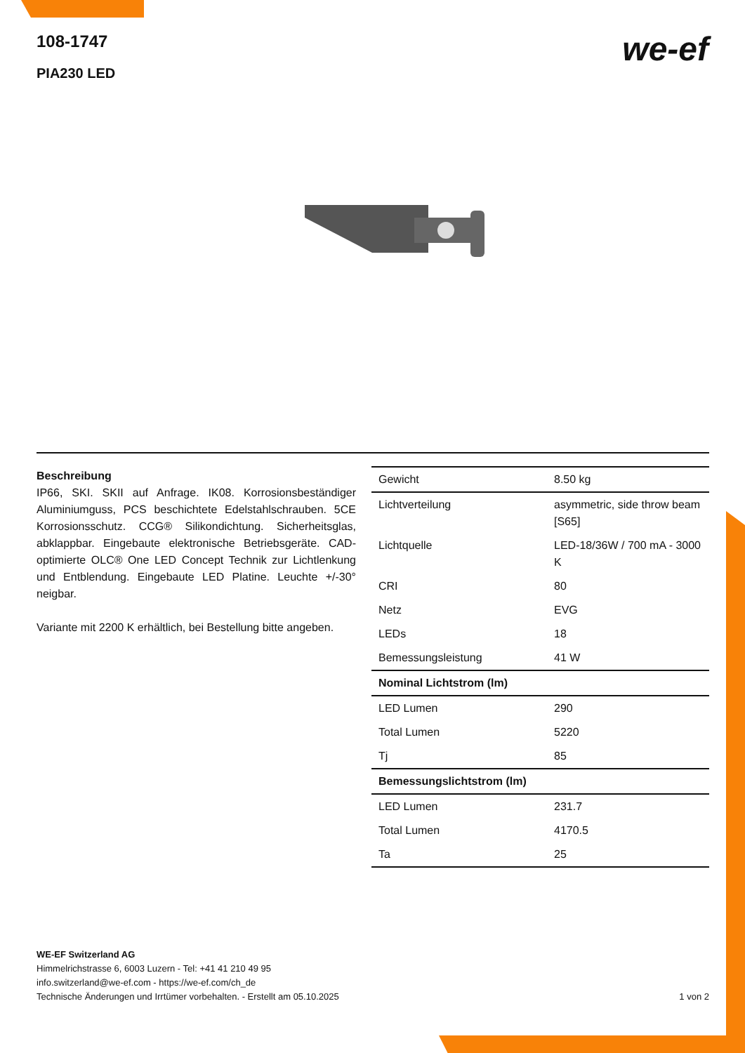108-1747
PIA230 LED
we-ef
Beschreibung
IP66, SKI. SKII auf Anfrage. IK08. Korrosionsbeständiger Aluminiumguss, PCS beschichtete Edelstahlschrauben. 5CE Korrosionsschutz. CCG® Silikondichtung. Sicherheitsglas, abklappbar. Eingebaute elektronische Betriebsgeräte. CAD-optimierte OLC® One LED Concept Technik zur Lichtlenkung und Entblendung. Eingebaute LED Platine. Leuchte +/-30° neigbar.
Variante mit 2200 K erhältlich, bei Bestellung bitte angeben.
| Gewicht | 8.50 kg |
| Lichtverteilung | asymmetric, side throw beam [S65] |
| Lichtquelle | LED-18/36W / 700 mA - 3000 K |
| CRI | 80 |
| Netz | EVG |
| LEDs | 18 |
| Bemessungsleistung | 41 W |
| Nominal Lichtstrom (lm) | |
| LED Lumen | 290 |
| Total Lumen | 5220 |
| Tj | 85 |
| Bemessungslichtstrom (lm) | |
| LED Lumen | 231.7 |
| Total Lumen | 4170.5 |
| Ta | 25 |
WE-EF Switzerland AG
Himmelrichstrasse 6, 6003 Luzern - Tel: +41 41 210 49 95
info.switzerland@we-ef.com - https://we-ef.com/ch_de
Technische Änderungen und Irrtümer vorbehalten. - Erstellt am 05.10.2025 1 von 2